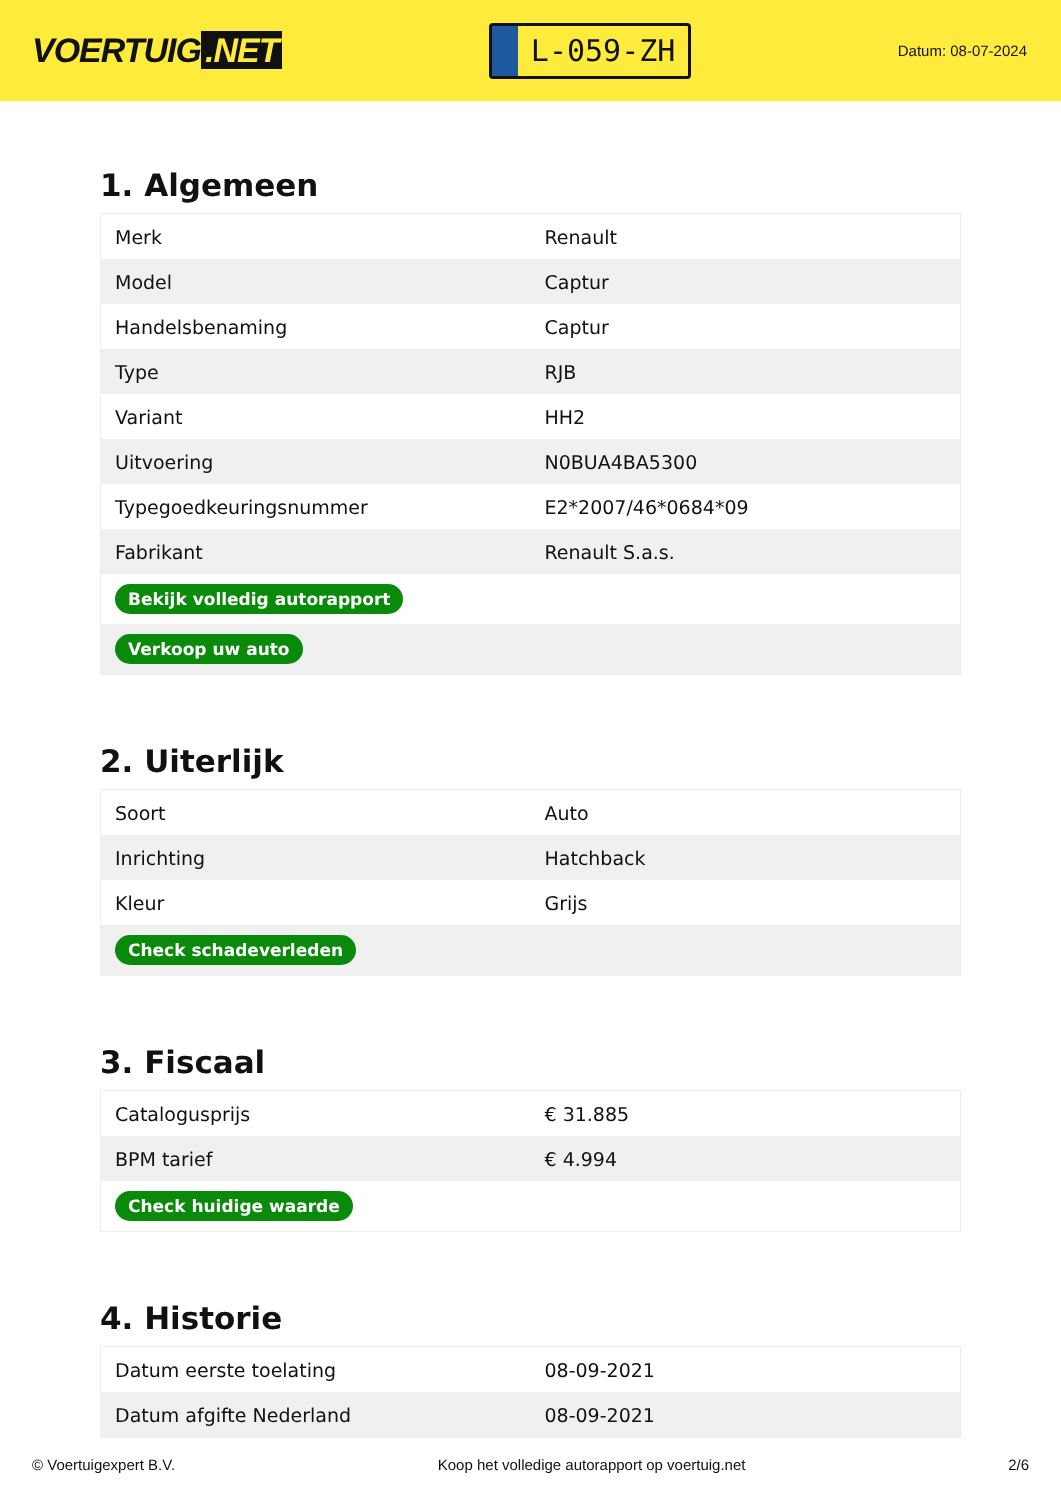VOERTUIG.NET
L-059-ZH
Datum: 08-07-2024
1. Algemeen
| Merk | Renault |
| Model | Captur |
| Handelsbenaming | Captur |
| Type | RJB |
| Variant | HH2 |
| Uitvoering | N0BUA4BA5300 |
| Typegoedkeuringsnummer | E2*2007/46*0684*09 |
| Fabrikant | Renault S.a.s. |
| Bekijk volledig autorapport | |
| Verkoop uw auto | |
2. Uiterlijk
| Soort | Auto |
| Inrichting | Hatchback |
| Kleur | Grijs |
| Check schadeverleden | |
3. Fiscaal
| Catalogusprijs | € 31.885 |
| BPM tarief | € 4.994 |
| Check huidige waarde | |
4. Historie
| Datum eerste toelating | 08-09-2021 |
| Datum afgifte Nederland | 08-09-2021 |
© Voertuigexpert B.V. Koop het volledige autorapport op voertuig.net 2/6